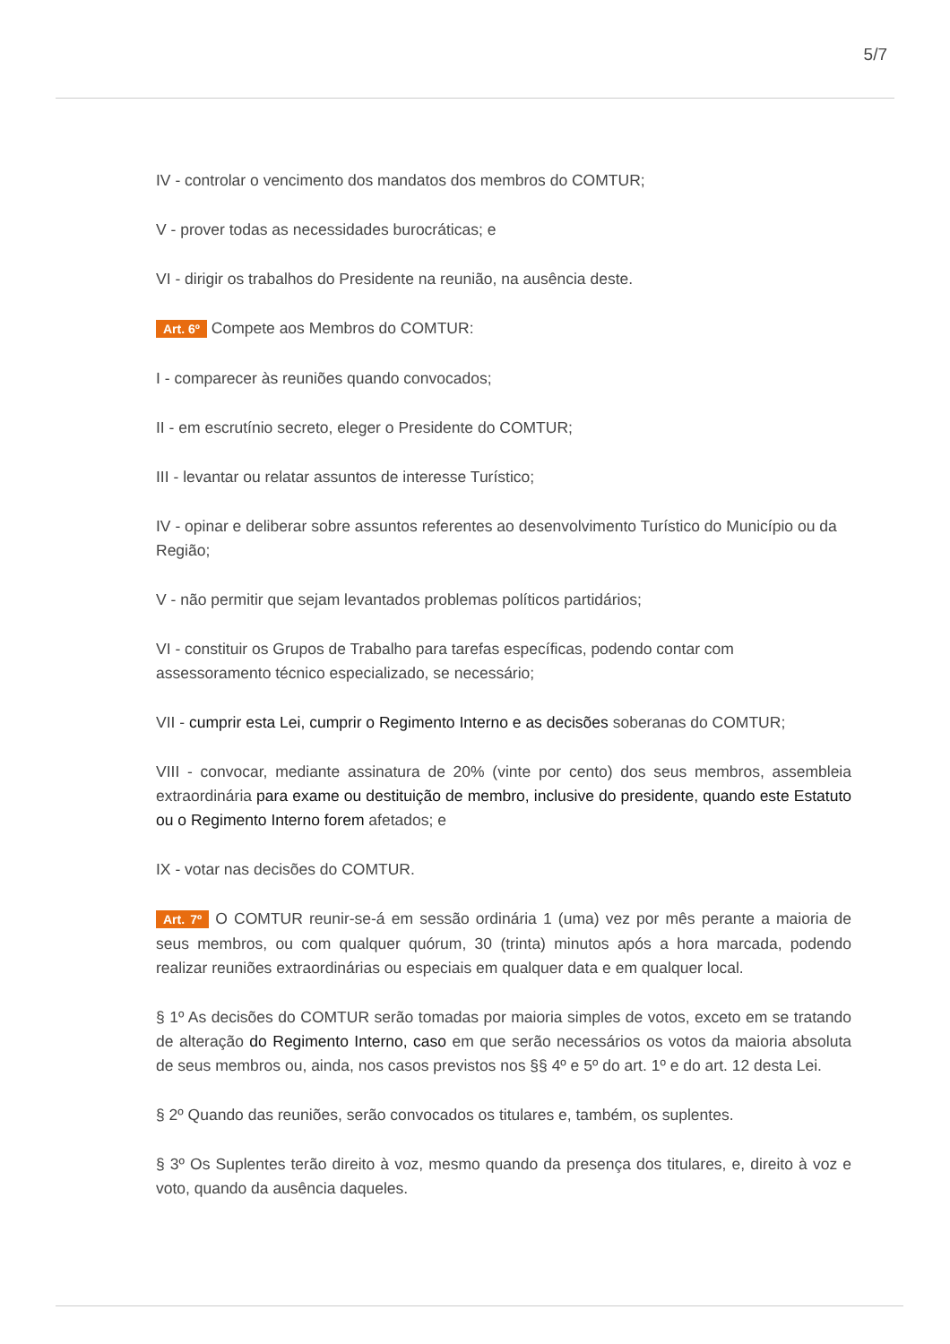5/7
IV - controlar o vencimento dos mandatos dos membros do COMTUR;
V - prover todas as necessidades burocráticas; e
VI - dirigir os trabalhos do Presidente na reunião, na ausência deste.
Art. 6º Compete aos Membros do COMTUR:
I - comparecer às reuniões quando convocados;
II - em escrutínio secreto, eleger o Presidente do COMTUR;
III - levantar ou relatar assuntos de interesse Turístico;
IV - opinar e deliberar sobre assuntos referentes ao desenvolvimento Turístico do Município ou da Região;
V - não permitir que sejam levantados problemas políticos partidários;
VI - constituir os Grupos de Trabalho para tarefas específicas, podendo contar com assessoramento técnico especializado, se necessário;
VII - cumprir esta Lei, cumprir o Regimento Interno e as decisões soberanas do COMTUR;
VIII - convocar, mediante assinatura de 20% (vinte por cento) dos seus membros, assembleia extraordinária para exame ou destituição de membro, inclusive do presidente, quando este Estatuto ou o Regimento Interno forem afetados; e
IX - votar nas decisões do COMTUR.
Art. 7º O COMTUR reunir-se-á em sessão ordinária 1 (uma) vez por mês perante a maioria de seus membros, ou com qualquer quórum, 30 (trinta) minutos após a hora marcada, podendo realizar reuniões extraordinárias ou especiais em qualquer data e em qualquer local.
§ 1º As decisões do COMTUR serão tomadas por maioria simples de votos, exceto em se tratando de alteração do Regimento Interno, caso em que serão necessários os votos da maioria absoluta de seus membros ou, ainda, nos casos previstos nos §§ 4º e 5º do art. 1º e do art. 12 desta Lei.
§ 2º Quando das reuniões, serão convocados os titulares e, também, os suplentes.
§ 3º Os Suplentes terão direito à voz, mesmo quando da presença dos titulares, e, direito à voz e voto, quando da ausência daqueles.